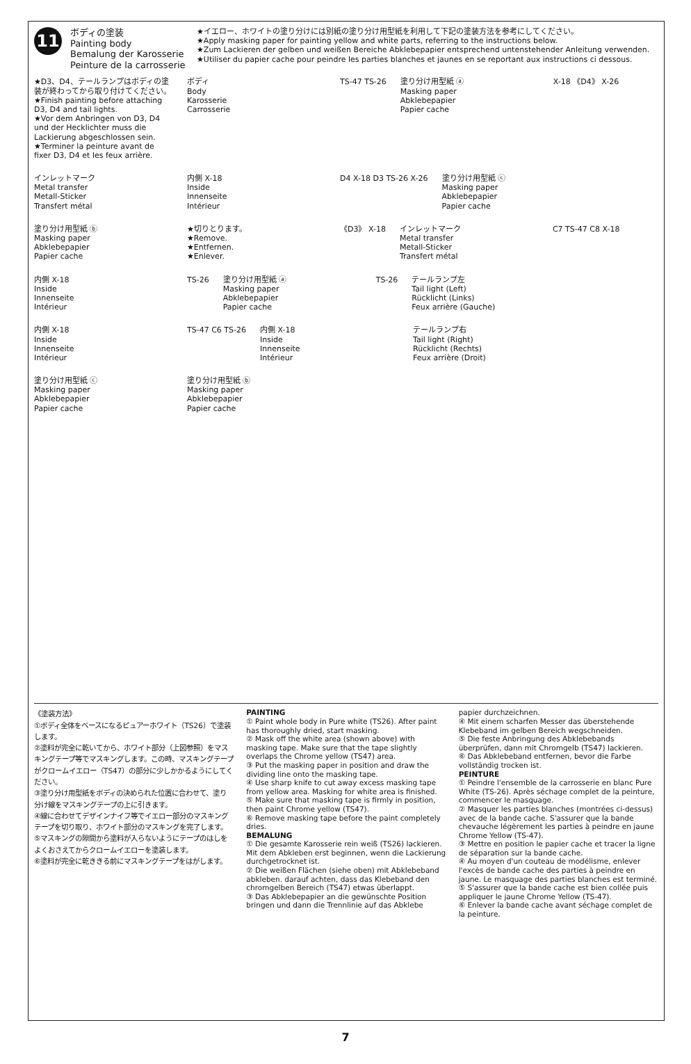11
ボディの塗装
Painting body
Bemalung der Karosserie
Peinture de la carrosserie
★イエロー、ホワイトの塗り分けには別紙の塗り分け用型紙を利用して下記の塗装方法を参考にしてください。
★Apply masking paper for painting yellow and white parts, referring to the instructions below.
★Zum Lackieren der gelben und weißen Bereiche Abklebepapier entsprechend untenstehender Anleitung verwenden.
★Utiliser du papier cache pour peindre les parties blanches et jaunes en se reportant aux instructions ci dessous.
★D3、D4、テールランプはボディの塗装が終わってから取り付けてください。
★Finish painting before attaching D3, D4 and tail lights.
★Vor dem Anbringen von D3, D4 und der Hecklichter muss die Lackierung abgeschlossen sein.
★Terminer la peinture avant de fixer D3, D4 et les feux arrière.
ボディ
Body
Karosserie
Carrosserie
TS-47 TS-26
塗り分け用型紙 ⓐ
Masking paper
Abklebepapier
Papier cache
X-18 《D4》 X-26
インレットマーク
Metal transfer
Metall-Sticker
Transfert métal
内側 X-18
Inside
Innenseite
Intérieur
D4 X-18 D3 TS-26 X-26
塗り分け用型紙 ⓒ
Masking paper
Abklebepapier
Papier cache
塗り分け用型紙 ⓑ
Masking paper
Abklebepapier
Papier cache
★切りとります。
★Remove.
★Entfernen.
★Enlever.
《D3》 X-18
インレットマーク
Metal transfer
Metall-Sticker
Transfert métal
C7 TS-47 C8 X-18
内側 X-18
Inside
Innenseite
Intérieur
TS-26
塗り分け用型紙 ⓐ
Masking paper
Abklebepapier
Papier cache
TS-26
テールランプ左
Tail light (Left)
Rücklicht (Links)
Feux arrière (Gauche)
内側 X-18
Inside
Innenseite
Intérieur
TS-47 C6 TS-26
内側 X-18
Inside
Innenseite
Intérieur
テールランプ右
Tail light (Right)
Rücklicht (Rechts)
Feux arrière (Droit)
塗り分け用型紙 ⓒ
Masking paper
Abklebepapier
Papier cache
塗り分け用型紙 ⓑ
Masking paper
Abklebepapier
Papier cache
《塗装方法》
①ボディ全体をベースになるピュアーホワイト（TS26）で塗装します。
②塗料が完全に乾いてから、ホワイト部分（上図参照）をマスキングテープ等でマスキングします。この時、マスキングテープがクロームイエロー（TS47）の部分に少しかかるようにしてください。
③塗り分け用型紙をボディの決められた位置に合わせて、塗り分け線をマスキングテープの上に引きます。
④線に合わせてデザインナイフ等でイエロー部分のマスキングテープを切り取り、ホワイト部分のマスキングを完了します。
⑤マスキングの隙間から塗料が入らないようにテープのはしをよくおさえてからクロームイエローを塗装します。
⑥塗料が完全に乾ききる前にマスキングテープをはがします。
PAINTING
① Paint whole body in Pure white (TS26). After paint has thoroughly dried, start masking.
② Mask off the white area (shown above) with masking tape. Make sure that the tape slightly overlaps the Chrome yellow (TS47) area.
③ Put the masking paper in position and draw the dividing line onto the masking tape.
④ Use sharp knife to cut away excess masking tape from yellow area. Masking for white area is finished.
⑤ Make sure that masking tape is firmly in position, then paint Chrome yellow (TS47).
⑥ Remove masking tape before the paint completely dries.
BEMALUNG
① Die gesamte Karosserie rein weiß (TS26) lackieren. Mit dem Abkleben erst beginnen, wenn die Lackierung durchgetrocknet ist.
② Die weißen Flächen (siehe oben) mit Abklebeband abkleben. darauf achten, dass das Klebeband den chromgelben Bereich (TS47) etwas überlappt.
③ Das Abklebepapier an die gewünschte Position bringen und dann die Trennlinie auf das Abklebe
papier durchzeichnen.
④ Mit einem scharfen Messer das überstehende Klebeband im gelben Bereich wegschneiden.
⑤ Die feste Anbringung des Abklebebands überprüfen, dann mit Chromgelb (TS47) lackieren.
⑥ Das Abklebeband entfernen, bevor die Farbe vollständig trocken ist.
PEINTURE
① Peindre l'ensemble de la carrosserie en blanc Pure White (TS-26). Après séchage complet de la peinture, commencer le masquage.
② Masquer les parties blanches (montrées ci-dessus) avec de la bande cache. S'assurer que la bande chevauche légèrement les parties à peindre en jaune Chrome Yellow (TS-47).
③ Mettre en position le papier cache et tracer la ligne de séparation sur la bande cache.
④ Au moyen d'un couteau de modélisme, enlever l'excès de bande cache des parties à peindre en jaune. Le masquage des parties blanches est terminé.
⑤ S'assurer que la bande cache est bien collée puis appliquer le jaune Chrome Yellow (TS-47).
⑥ Enlever la bande cache avant séchage complet de la peinture.
7